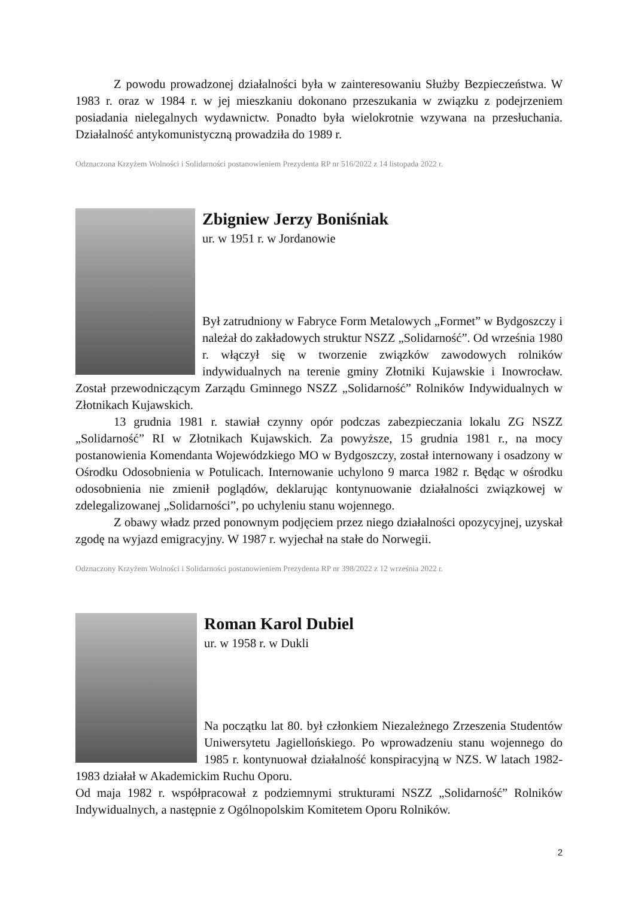Z powodu prowadzonej działalności była w zainteresowaniu Służby Bezpieczeństwa. W 1983 r. oraz w 1984 r. w jej mieszkaniu dokonano przeszukania w związku z podejrzeniem posiadania nielegalnych wydawnictw. Ponadto była wielokrotnie wzywana na przesłuchania. Działalność antykomunistyczną prowadziła do 1989 r.
Odznaczona Krzyżem Wolności i Solidarności postanowieniem Prezydenta RP nr 516/2022 z 14 listopada 2022 r.
Zbigniew Jerzy Boniśniak
ur. w 1951 r. w Jordanowie
Był zatrudniony w Fabryce Form Metalowych „Formet” w Bydgoszczy i należał do zakładowych struktur NSZZ „Solidarność”. Od września 1980 r. włączył się w tworzenie związków zawodowych rolników indywidualnych na terenie gminy Złotniki Kujawskie i Inowrocław. Został przewodniczącym Zarządu Gminnego NSZZ „Solidarność” Rolników Indywidualnych w Złotnikach Kujawskich.
13 grudnia 1981 r. stawiał czynny opór podczas zabezpieczania lokalu ZG NSZZ „Solidarność” RI w Złotnikach Kujawskich. Za powyższe, 15 grudnia 1981 r., na mocy postanowienia Komendanta Wojewódzkiego MO w Bydgoszczy, został internowany i osadzony w Ośrodku Odosobnienia w Potulicach. Internowanie uchylono 9 marca 1982 r. Będąc w ośrodku odosobnienia nie zmienił poglądów, deklarując kontynuowanie działalności związkowej w zdelegalizowanej „Solidarności”, po uchyleniu stanu wojennego.
Z obawy władz przed ponownym podjęciem przez niego działalności opozycyjnej, uzyskał zgodę na wyjazd emigracyjny. W 1987 r. wyjechał na stałe do Norwegii.
Odznaczony Krzyżem Wolności i Solidarności postanowieniem Prezydenta RP nr 398/2022 z 12 września 2022 r.
Roman Karol Dubiel
ur. w 1958 r. w Dukli
Na początku lat 80. był członkiem Niezależnego Zrzeszenia Studentów Uniwersytetu Jagiellońskiego. Po wprowadzeniu stanu wojennego do 1985 r. kontynuował działalność konspiracyjną w NZS. W latach 1982-1983 działał w Akademickim Ruchu Oporu.
Od maja 1982 r. współpracował z podziemnymi strukturami NSZZ „Solidarność” Rolników Indywidualnych, a następnie z Ogólnopolskim Komitetem Oporu Rolników.
2